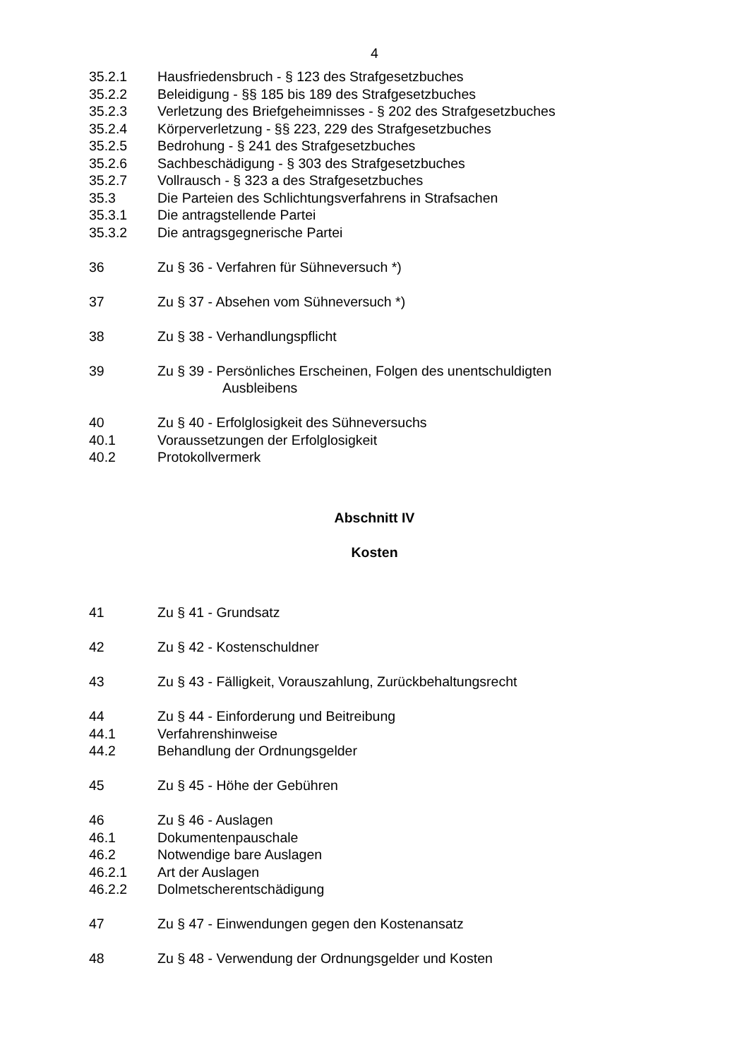4
35.2.1 Hausfriedensbruch - § 123 des Strafgesetzbuches
35.2.2 Beleidigung - §§ 185 bis 189 des Strafgesetzbuches
35.2.3 Verletzung des Briefgeheimnisses - § 202 des Strafgesetzbuches
35.2.4 Körperverletzung - §§ 223, 229 des Strafgesetzbuches
35.2.5 Bedrohung - § 241 des Strafgesetzbuches
35.2.6 Sachbeschädigung - § 303 des Strafgesetzbuches
35.2.7 Vollrausch - § 323 a des Strafgesetzbuches
35.3 Die Parteien des Schlichtungsverfahrens in Strafsachen
35.3.1 Die antragstellende Partei
35.3.2 Die antragsgegnerische Partei
36 Zu § 36 - Verfahren für Sühneversuch *)
37 Zu § 37 - Absehen vom Sühneversuch *)
38 Zu § 38 - Verhandlungspflicht
39 Zu § 39 - Persönliches Erscheinen, Folgen des unentschuldigten
Ausbleibens
40 Zu § 40 - Erfolglosigkeit des Sühneversuchs
40.1 Voraussetzungen der Erfolglosigkeit
40.2 Protokollvermerk
Abschnitt IV
Kosten
41 Zu § 41 - Grundsatz
42 Zu § 42 - Kostenschuldner
43 Zu § 43 - Fälligkeit, Vorauszahlung, Zurückbehaltungsrecht
44 Zu § 44 - Einforderung und Beitreibung
44.1 Verfahrenshinweise
44.2 Behandlung der Ordnungsgelder
45 Zu § 45 - Höhe der Gebühren
46 Zu § 46 - Auslagen
46.1 Dokumentenpauschale
46.2 Notwendige bare Auslagen
46.2.1 Art der Auslagen
46.2.2 Dolmetscherentschädigung
47 Zu § 47 - Einwendungen gegen den Kostenansatz
48 Zu § 48 - Verwendung der Ordnungsgelder und Kosten